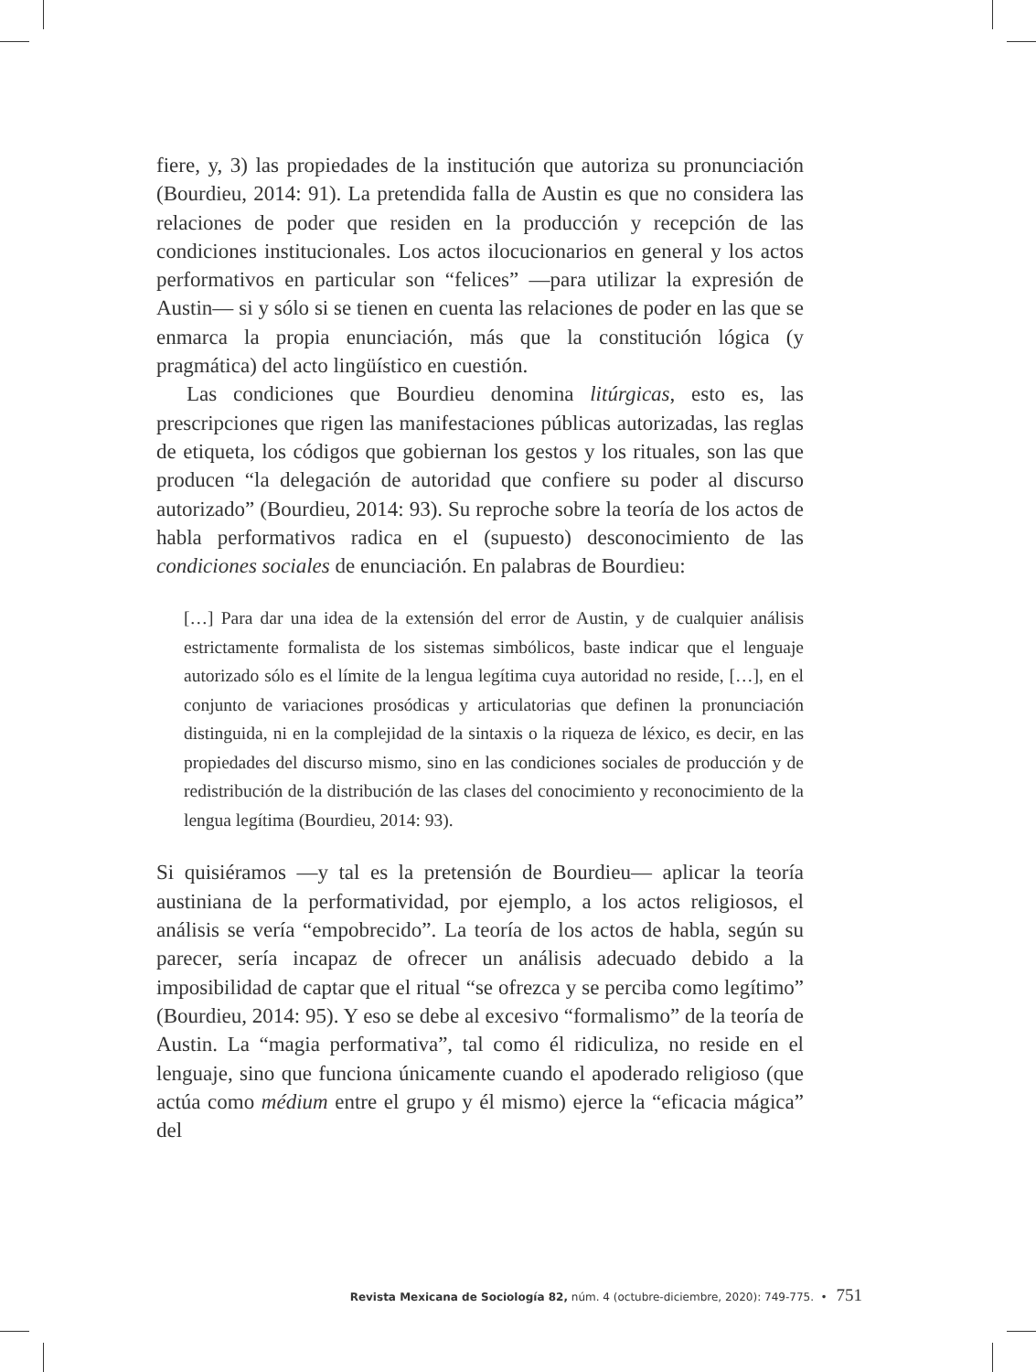fiere, y, 3) las propiedades de la institución que autoriza su pronunciación (Bourdieu, 2014: 91). La pretendida falla de Austin es que no considera las relaciones de poder que residen en la producción y recepción de las condiciones institucionales. Los actos ilocucionarios en general y los actos performativos en particular son “felices” —para utilizar la expresión de Austin— si y sólo si se tienen en cuenta las relaciones de poder en las que se enmarca la propia enunciación, más que la constitución lógica (y pragmática) del acto lingüístico en cuestión.
Las condiciones que Bourdieu denomina litúrgicas, esto es, las prescripciones que rigen las manifestaciones públicas autorizadas, las reglas de etiqueta, los códigos que gobiernan los gestos y los rituales, son las que producen “la delegación de autoridad que confiere su poder al discurso autorizado” (Bourdieu, 2014: 93). Su reproche sobre la teoría de los actos de habla performativos radica en el (supuesto) desconocimiento de las condiciones sociales de enunciación. En palabras de Bourdieu:
[…] Para dar una idea de la extensión del error de Austin, y de cualquier análisis estrictamente formalista de los sistemas simbólicos, baste indicar que el lenguaje autorizado sólo es el límite de la lengua legítima cuya autoridad no reside, […], en el conjunto de variaciones prosódicas y articulatorias que definen la pronunciación distinguida, ni en la complejidad de la sintaxis o la riqueza de léxico, es decir, en las propiedades del discurso mismo, sino en las condiciones sociales de producción y de redistribución de la distribución de las clases del conocimiento y reconocimiento de la lengua legítima (Bourdieu, 2014: 93).
Si quisiéramos —y tal es la pretensión de Bourdieu— aplicar la teoría austiniana de la performatividad, por ejemplo, a los actos religiosos, el análisis se vería “empobrecido”. La teoría de los actos de habla, según su parecer, sería incapaz de ofrecer un análisis adecuado debido a la imposibilidad de captar que el ritual “se ofrezca y se perciba como legítimo” (Bourdieu, 2014: 95). Y eso se debe al excesivo “formalismo” de la teoría de Austin. La “magia performativa”, tal como él ridiculiza, no reside en el lenguaje, sino que funciona únicamente cuando el apoderado religioso (que actúa como médium entre el grupo y él mismo) ejerce la “eficacia mágica” del
Revista Mexicana de Sociología 82, núm. 4 (octubre-diciembre, 2020): 749-775. • 751